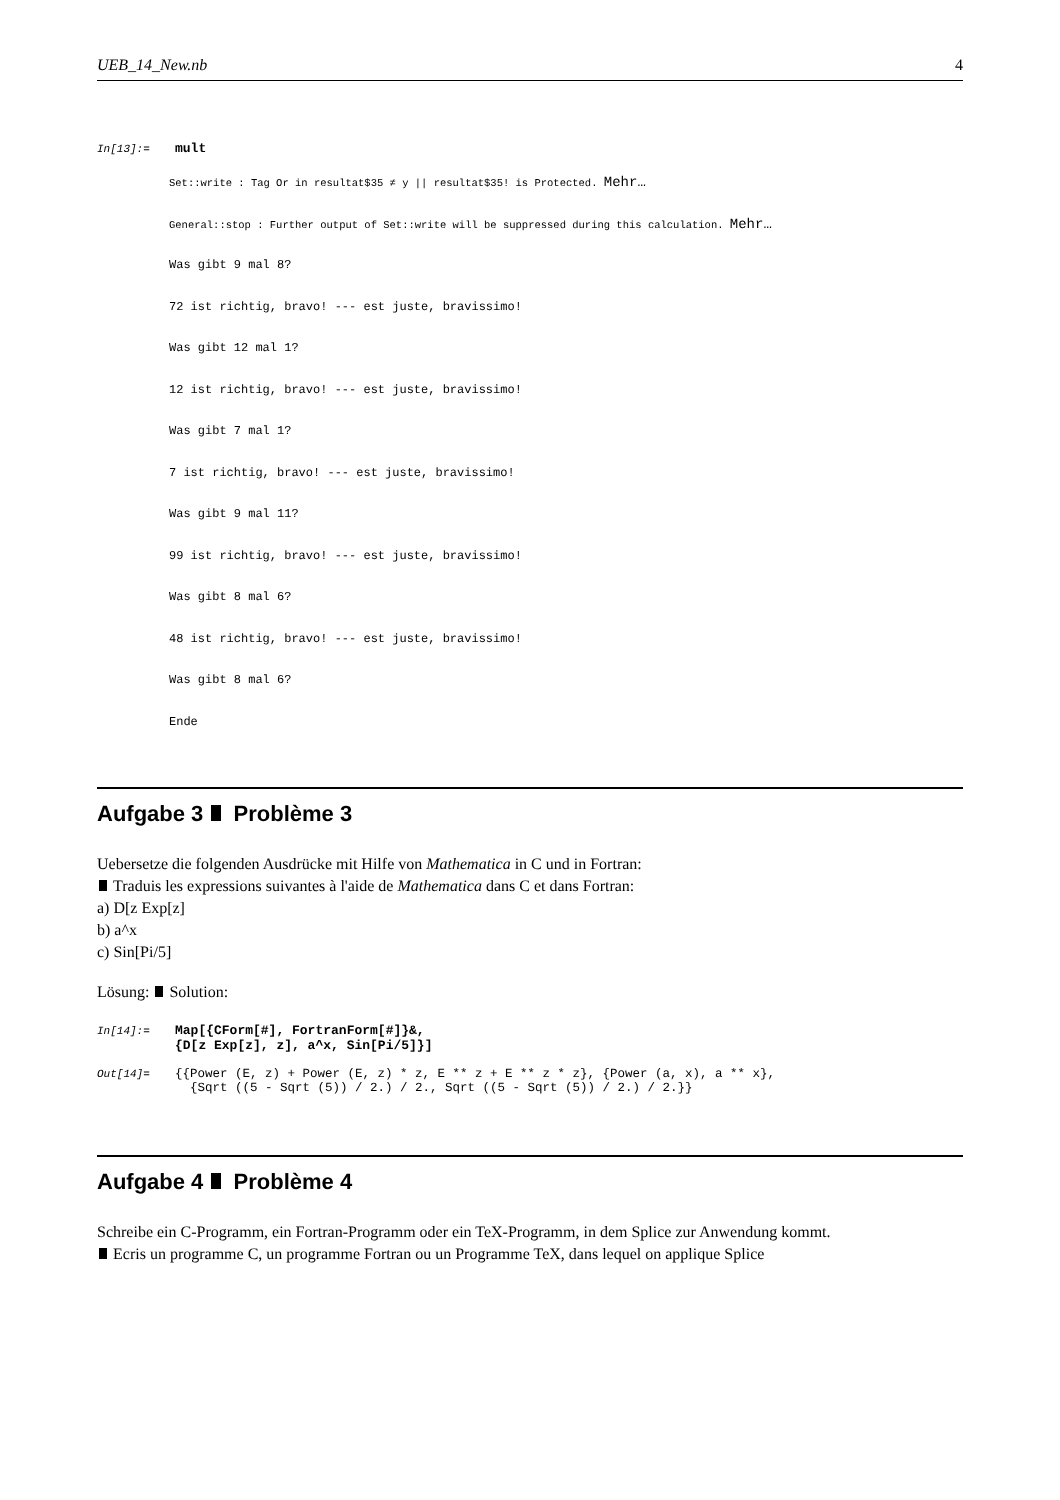UEB_14_New.nb 4
In[13]:= mult
Set::write : Tag Or in resultat$35 ≠ y || resultat$35! is Protected. Mehr…
General::stop : Further output of Set::write will be suppressed during this calculation. Mehr…
Was gibt 9 mal 8?
72 ist richtig, bravo! --- est juste, bravissimo!
Was gibt 12 mal 1?
12 ist richtig, bravo! --- est juste, bravissimo!
Was gibt 7 mal 1?
7 ist richtig, bravo! --- est juste, bravissimo!
Was gibt 9 mal 11?
99 ist richtig, bravo! --- est juste, bravissimo!
Was gibt 8 mal 6?
48 ist richtig, bravo! --- est juste, bravissimo!
Was gibt 8 mal 6?
Ende
Aufgabe 3 Problème 3
Uebersetze die folgenden Ausdrücke mit Hilfe von Mathematica in C und in Fortran:
Traduis les expressions suivantes à l'aide de Mathematica dans C et dans Fortran:
a) D[z Exp[z]
b) a^x
c) Sin[Pi/5]
Lösung: Solution:
In[14]:= Map[{CForm[#], FortranForm[#]}&,
{D[z Exp[z], z], a^x, Sin[Pi/5]}]
Out[14]= {{Power (E, z) + Power (E, z) * z, E ** z + E ** z * z}, {Power (a, x), a ** x},
{Sqrt ((5 - Sqrt (5)) / 2.) / 2., Sqrt ((5 - Sqrt (5)) / 2.) / 2.}}
Aufgabe 4 Problème 4
Schreibe ein C-Programm, ein Fortran-Programm oder ein TeX-Programm, in dem Splice zur Anwendung kommt.
Ecris un programme C, un programme Fortran ou un Programme TeX, dans lequel on applique Splice